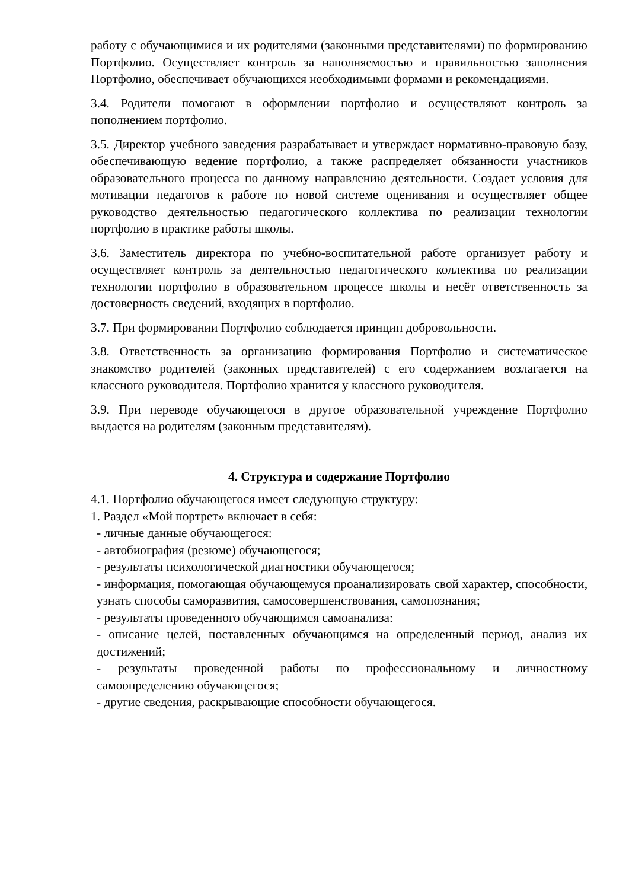работу с обучающимися и их родителями (законными представителями) по формированию Портфолио. Осуществляет контроль за наполняемостью и правильностью заполнения Портфолио, обеспечивает обучающихся необходимыми формами и рекомендациями.
3.4. Родители помогают в оформлении портфолио и осуществляют контроль за пополнением портфолио.
3.5. Директор учебного заведения разрабатывает и утверждает нормативно-правовую базу, обеспечивающую ведение портфолио, а также распределяет обязанности участников образовательного процесса по данному направлению деятельности. Создает условия для мотивации педагогов к работе по новой системе оценивания и осуществляет общее руководство деятельностью педагогического коллектива по реализации технологии портфолио в практике работы школы.
3.6. Заместитель директора по учебно-воспитательной работе организует работу и осуществляет контроль за деятельностью педагогического коллектива по реализации технологии портфолио в образовательном процессе школы и несёт ответственность за достоверность сведений, входящих в портфолио.
3.7. При формировании Портфолио соблюдается принцип добровольности.
3.8. Ответственность за организацию формирования Портфолио и систематическое знакомство родителей (законных представителей) с его содержанием возлагается на классного руководителя. Портфолио хранится у классного руководителя.
3.9. При переводе обучающегося в другое образовательной учреждение Портфолио выдается на родителям (законным представителям).
4. Структура и содержание Портфолио
4.1. Портфолио обучающегося имеет следующую структуру:
1. Раздел «Мой портрет» включает в себя:
- личные данные обучающегося:
- автобиография (резюме) обучающегося;
- результаты психологической диагностики обучающегося;
- информация, помогающая обучающемуся проанализировать свой характер, способности, узнать способы саморазвития, самосовершенствования, самопознания;
- результаты проведенного обучающимся самоанализа:
- описание целей, поставленных обучающимся на определенный период, анализ их достижений;
- результаты проведенной работы по профессиональному и личностному самоопределению обучающегося;
- другие сведения, раскрывающие способности обучающегося.